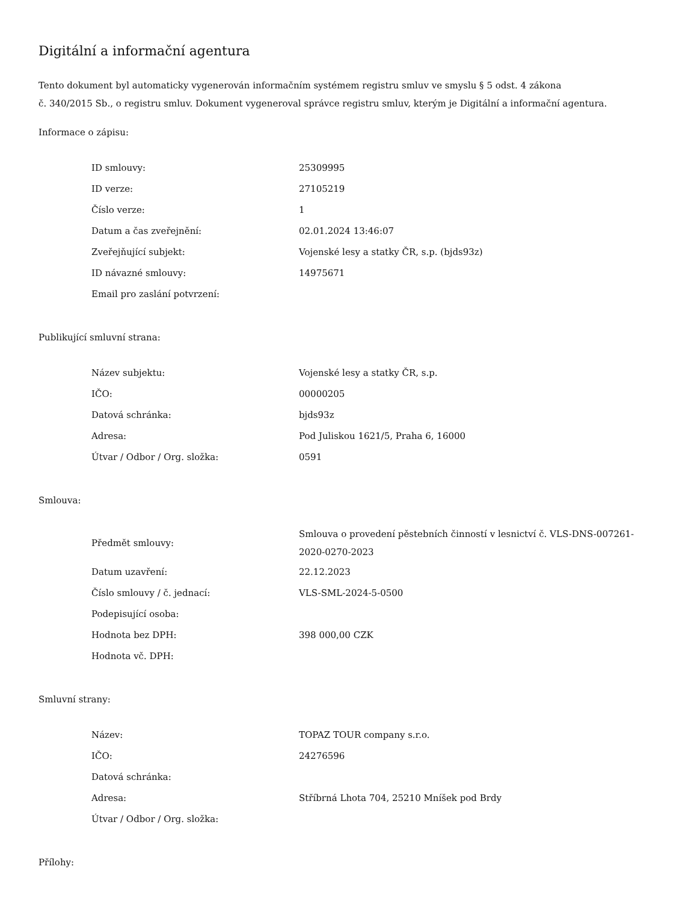Digitální a informační agentura
Tento dokument byl automaticky vygenerován informačním systémem registru smluv ve smyslu § 5 odst. 4 zákona
č. 340/2015 Sb., o registru smluv. Dokument vygeneroval správce registru smluv, kterým je Digitální a informační agentura.
Informace o zápisu:
| ID smlouvy: | 25309995 |
| ID verze: | 27105219 |
| Číslo verze: | 1 |
| Datum a čas zveřejnění: | 02.01.2024 13:46:07 |
| Zveřejňující subjekt: | Vojenské lesy a statky ČR, s.p. (bjds93z) |
| ID návazné smlouvy: | 14975671 |
| Email pro zaslání potvrzení: | |
Publikující smluvní strana:
| Název subjektu: | Vojenské lesy a statky ČR, s.p. |
| IČO: | 00000205 |
| Datová schránka: | bjds93z |
| Adresa: | Pod Juliskou 1621/5, Praha 6, 16000 |
| Útvar / Odbor / Org. složka: | 0591 |
Smlouva:
| Předmět smlouvy: | Smlouva o provedení pěstebních činností v lesnictví č. VLS-DNS-007261-2020-0270-2023 |
| Datum uzavření: | 22.12.2023 |
| Číslo smlouvy / č. jednací: | VLS-SML-2024-5-0500 |
| Podepisující osoba: | |
| Hodnota bez DPH: | 398 000,00 CZK |
| Hodnota vč. DPH: | |
Smluvní strany:
| Název: | TOPAZ TOUR company s.r.o. |
| IČO: | 24276596 |
| Datová schránka: | |
| Adresa: | Stříbrná Lhota 704, 25210 Mníšek pod Brdy |
| Útvar / Odbor / Org. složka: | |
Přílohy: